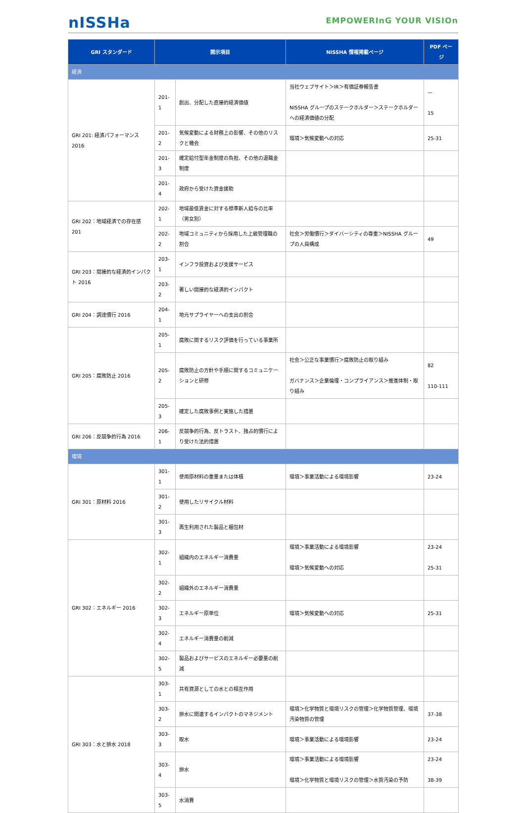nISSHa
EMPOWERInG YOUR VISIOn
| GRI スタンダード | 開示項目 | | NISSHA 情報掲載ページ | PDF ページ |
| --- | --- | --- | --- | --- |
| 経済 | | | | |
| GRI 201: 経済パフォーマンス 2016 | 201-1 | 創出、分配した直接的経済価値 | 当社ウェブサイト＞IR＞有価証券報告書 NISSHA グループのステークホルダー＞ステークホルダーへの経済価値の分配 | — 15 |
| | 201-2 | 気候変動による財務上の影響、その他のリスクと機会 | 環境＞気候変動への対応 | 25-31 |
| | 201-3 | 確定給付型年金制度の負担、その他の退職金制度 | | |
| | 201-4 | 政府から受けた資金援助 | | |
| GRI 202：地域経済での存在感 201 | 202-1 | 地域最低賃金に対する標準新人給与の比率（男女別） | | |
| | 202-2 | 地域コミュニティから採用した上級管理職の割合 | 社会＞労働慣行＞ダイバーシティの尊重＞NISSHA グループの人員構成 | 49 |
| GRI 203：間接的な経済的インパクト 2016 | 203-1 | インフラ投資および支援サービス | | |
| | 203-2 | 著しい間接的な経済的インパクト | | |
| GRI 204：調達慣行 2016 | 204-1 | 地元サプライヤーへの支出の割合 | | |
| GRI 205：腐敗防止 2016 | 205-1 | 腐敗に関するリスク評価を行っている事業所 | | |
| | 205-2 | 腐敗防止の方針や手順に関するコミュニケーションと研修 | 社会＞公正な事業慣行＞腐敗防止の取り組み ガバナンス＞企業倫理・コンプライアンス＞推進体制・取り組み | 82 110-111 |
| | 205-3 | 確定した腐敗事例と実施した措置 | | |
| GRI 206：反競争的行為 2016 | 206-1 | 反競争的行為、反トラスト、独占的慣行により受けた法的措置 | | |
| 環境 | | | | |
| GRI 301：原材料 2016 | 301-1 | 使用原材料の重量または体積 | 環境＞事業活動による環境影響 | 23-24 |
| | 301-2 | 使用したリサイクル材料 | | |
| | 301-3 | 再生利用された製品と梱包材 | | |
| GRI 302：エネルギー 2016 | 302-1 | 組織内のエネルギー消費量 | 環境＞事業活動による環境影響 環境＞気候変動への対応 | 23-24 25-31 |
| | 302-2 | 組織外のエネルギー消費量 | | |
| | 302-3 | エネルギー原単位 | 環境＞気候変動への対応 | 25-31 |
| | 302-4 | エネルギー消費量の削減 | | |
| | 302-5 | 製品およびサービスのエネルギー必要量の削減 | | |
| GRI 303：水と排水 2018 | 303-1 | 共有資源としての水との相互作用 | | |
| | 303-2 | 排水に関連するインパクトのマネジメント | 環境＞化学物質と環境リスクの管理＞化学物質管理、環境汚染物質の管理 | 37-38 |
| | 303-3 | 取水 | 環境＞事業活動による環境影響 | 23-24 |
| | 303-4 | 排水 | 環境＞事業活動による環境影響 環境＞化学物質と環境リスクの管理＞水質汚染の予防 | 23-24 38-39 |
| | 303-5 | 水消費 | | |